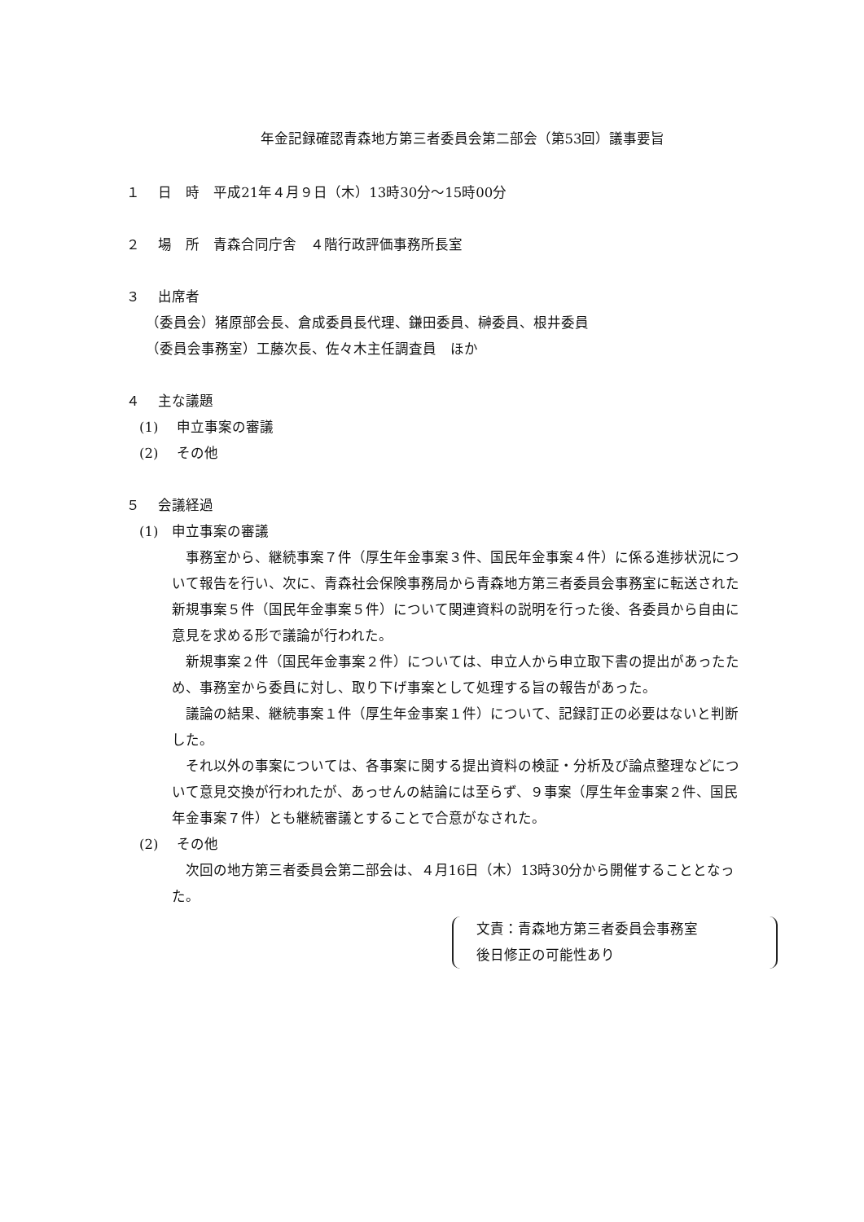年金記録確認青森地方第三者委員会第二部会（第53回）議事要旨
１　 日　時　平成21年４月９日（木）13時30分～15時00分
２　 場　所　青森合同庁舎　４階行政評価事務所長室
３　 出席者
（委員会）猪原部会長、倉成委員長代理、鎌田委員、榊委員、根井委員
（委員会事務室）工藤次長、佐々木主任調査員　ほか
４　 主な議題
(1)　 申立事案の審議
(2)　 その他
５　 会議経過
(1)　申立事案の審議
事務室から、継続事案７件（厚生年金事案３件、国民年金事案４件）に係る進捗状況について報告を行い、次に、青森社会保険事務局から青森地方第三者委員会事務室に転送された新規事案５件（国民年金事案５件）について関連資料の説明を行った後、各委員から自由に意見を求める形で議論が行われた。
新規事案２件（国民年金事案２件）については、申立人から申立取下書の提出があったため、事務室から委員に対し、取り下げ事案として処理する旨の報告があった。
議論の結果、継続事案１件（厚生年金事案１件）について、記録訂正の必要はないと判断した。
それ以外の事案については、各事案に関する提出資料の検証・分析及び論点整理などについて意見交換が行われたが、あっせんの結論には至らず、９事案（厚生年金事案２件、国民年金事案７件）とも継続審議とすることで合意がなされた。
(2)　 その他
次回の地方第三者委員会第二部会は、４月16日（木）13時30分から開催することとなった。
文責：青森地方第三者委員会事務室
後日修正の可能性あり